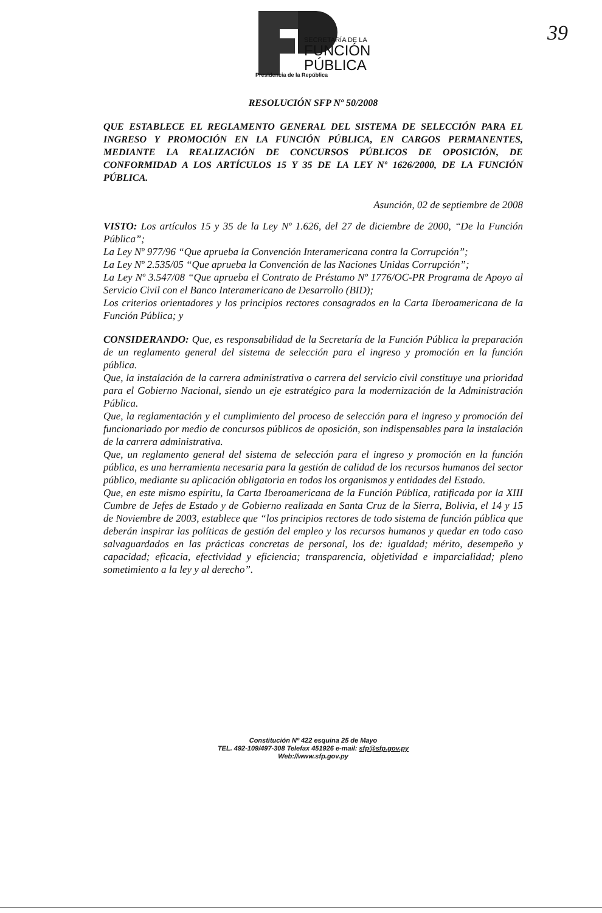SECRETARÍA DE LA
FUNCIÓN
PÚBLICA
Presidencia de la República
39
RESOLUCIÓN SFP Nº 50/2008
QUE ESTABLECE EL REGLAMENTO GENERAL DEL SISTEMA DE SELECCIÓN PARA EL INGRESO Y PROMOCIÓN EN LA FUNCIÓN PÚBLICA, EN CARGOS PERMANENTES, MEDIANTE LA REALIZACIÓN DE CONCURSOS PÚBLICOS DE OPOSICIÓN, DE CONFORMIDAD A LOS ARTÍCULOS 15 Y 35 DE LA LEY Nº 1626/2000, DE LA FUNCIÓN PÚBLICA.
Asunción, 02 de septiembre de 2008
VISTO: Los artículos 15 y 35 de la Ley Nº 1.626, del 27 de diciembre de 2000, “De la Función Pública”;
La Ley Nº 977/96 “Que aprueba la Convención Interamericana contra la Corrupción”;
La Ley Nº 2.535/05 “Que aprueba la Convención de las Naciones Unidas Corrupción”;
La Ley Nº 3.547/08 “Que aprueba el Contrato de Préstamo Nº 1776/OC-PR Programa de Apoyo al Servicio Civil con el Banco Interamericano de Desarrollo (BID);
Los criterios orientadores y los principios rectores consagrados en la Carta Iberoamericana de la Función Pública; y
CONSIDERANDO: Que, es responsabilidad de la Secretaría de la Función Pública la preparación de un reglamento general del sistema de selección para el ingreso y promoción en la función pública.
Que, la instalación de la carrera administrativa o carrera del servicio civil constituye una prioridad para el Gobierno Nacional, siendo un eje estratégico para la modernización de la Administración Pública.
Que, la reglamentación y el cumplimiento del proceso de selección para el ingreso y promoción del funcionariado por medio de concursos públicos de oposición, son indispensables para la instalación de la carrera administrativa.
Que, un reglamento general del sistema de selección para el ingreso y promoción en la función pública, es una herramienta necesaria para la gestión de calidad de los recursos humanos del sector público, mediante su aplicación obligatoria en todos los organismos y entidades del Estado.
Que, en este mismo espíritu, la Carta Iberoamericana de la Función Pública, ratificada por la XIII Cumbre de Jefes de Estado y de Gobierno realizada en Santa Cruz de la Sierra, Bolivia, el 14 y 15 de Noviembre de 2003, establece que “los principios rectores de todo sistema de función pública que deberán inspirar las políticas de gestión del empleo y los recursos humanos y quedar en todo caso salvaguardados en las prácticas concretas de personal, los de: igualdad; mérito, desempeño y capacidad; eficacia, efectividad y eficiencia; transparencia, objetividad e imparcialidad; pleno sometimiento a la ley y al derecho”.
Constitución Nº 422 esquina 25 de Mayo
TEL. 492-109/497-308 Telefax 451926 e-mail: sfp@sfp.gov.py
Web://www.sfp.gov.py